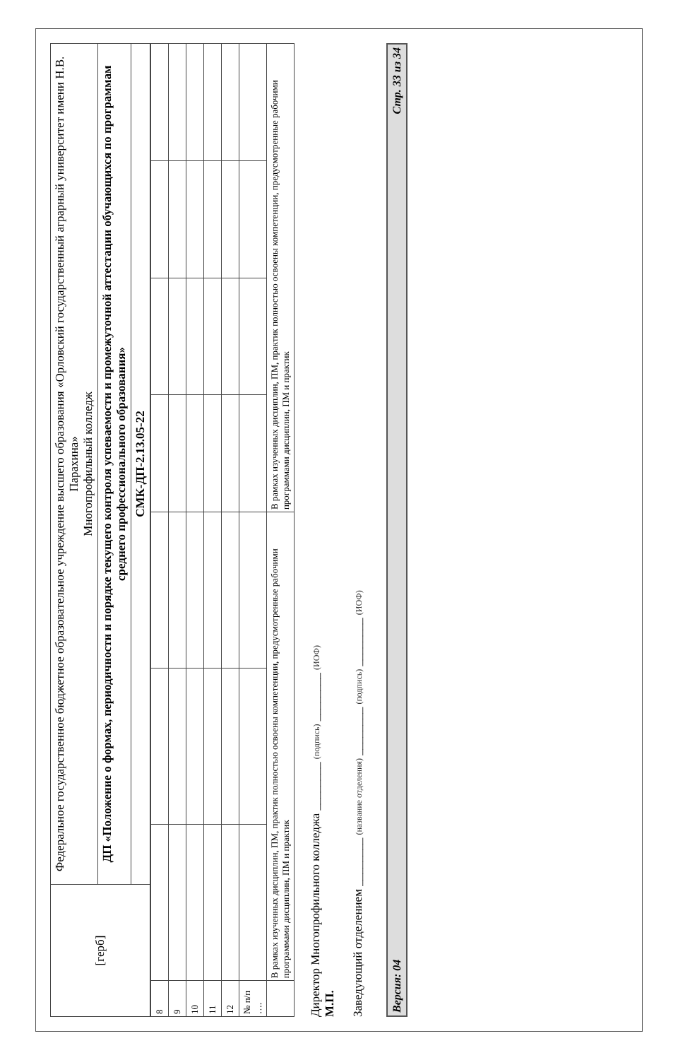| [герб] | Федеральное государственное бюджетное образовательное учреждение высшего образования «Орловский государственный аграрный университет имени Н.В. Парахина» Многопрофильный колледж |
| | ДП «Положение о формах, периодичности и порядке текущего контроля успеваемости и промежуточной аттестации обучающихся по программам среднего профессионального образования» |
| | СМК-ДП-2.13.05-22 |
| 8 | | | | | | | |
| 9 | | | | | | | |
| 10 | | | | | | | |
| 11 | | | | | | | |
| 12 | | | | | | | |
| № п/п …. | | | | | | | |
| | В рамках изученных дисциплин, ПМ, практик полностью освоены компетенции, предусмотренные рабочими программами дисциплин, ПМ и практик | | | В рамках изученных дисциплин, ПМ, практик полностью освоены компетенции, предусмотренные рабочими программами дисциплин, ПМ и практик | | | |
Директор Многопрофильного колледжа ________ (подпись) ________ (ИОФ)
М.П.
Заведующий отделением ________ (название отделения) ________ (подпись) ________ (ИОФ)
Версия: 04 Стр. 33 из 34